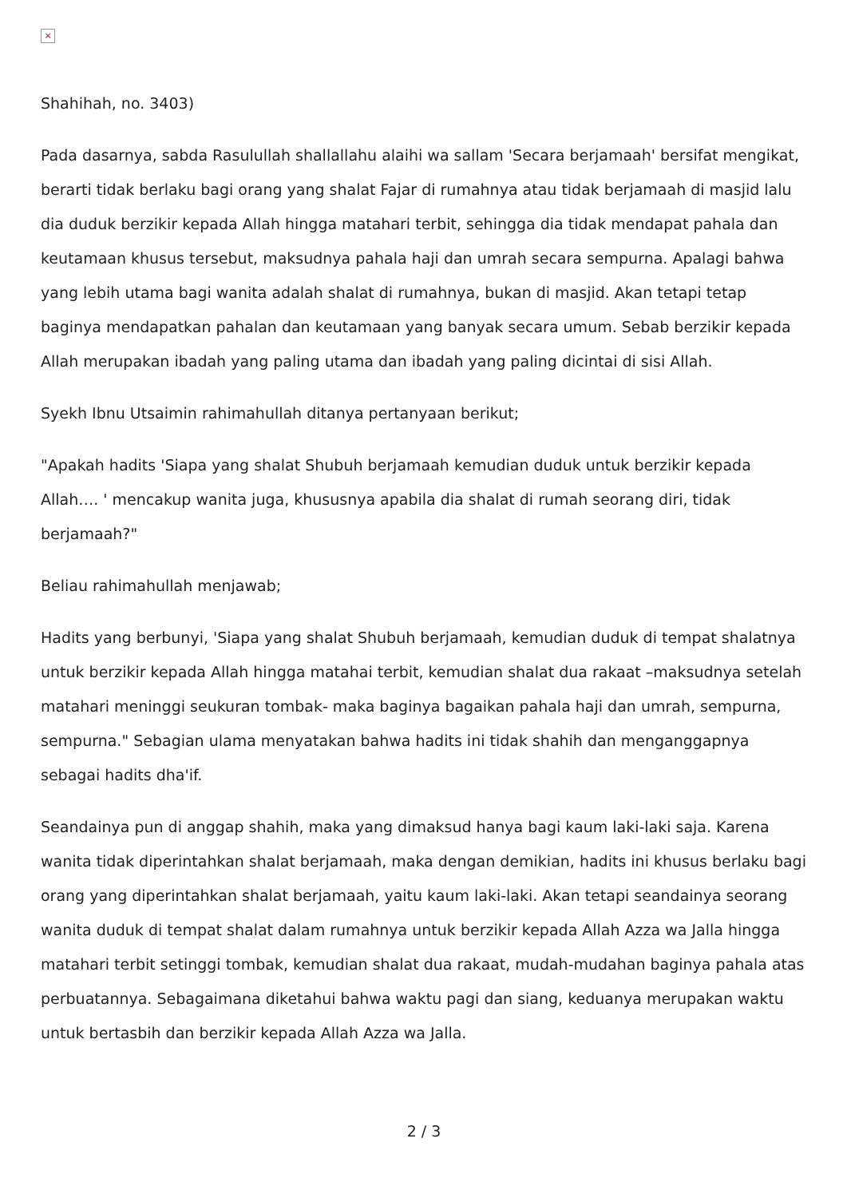×
Shahihah, no. 3403)
Pada dasarnya, sabda Rasulullah shallallahu alaihi wa sallam 'Secara berjamaah' bersifat mengikat, berarti tidak berlaku bagi orang yang shalat Fajar di rumahnya atau tidak berjamaah di masjid lalu dia duduk berzikir kepada Allah hingga matahari terbit, sehingga dia tidak mendapat pahala dan keutamaan khusus tersebut, maksudnya pahala haji dan umrah secara sempurna. Apalagi bahwa yang lebih utama bagi wanita adalah shalat di rumahnya, bukan di masjid. Akan tetapi tetap baginya mendapatkan pahalan dan keutamaan yang banyak secara umum. Sebab berzikir kepada Allah merupakan ibadah yang paling utama dan ibadah yang paling dicintai di sisi Allah.
Syekh Ibnu Utsaimin rahimahullah ditanya pertanyaan berikut;
"Apakah hadits 'Siapa yang shalat Shubuh berjamaah kemudian duduk untuk berzikir kepada Allah…. ' mencakup wanita juga, khususnya apabila dia shalat di rumah seorang diri, tidak berjamaah?"
Beliau rahimahullah menjawab;
Hadits yang berbunyi, 'Siapa yang shalat Shubuh berjamaah, kemudian duduk di tempat shalatnya untuk berzikir kepada Allah hingga matahai terbit, kemudian shalat dua rakaat –maksudnya setelah matahari meninggi seukuran tombak- maka baginya bagaikan pahala haji dan umrah, sempurna, sempurna." Sebagian ulama menyatakan bahwa hadits ini tidak shahih dan menganggapnya sebagai hadits dha'if.
Seandainya pun di anggap shahih, maka yang dimaksud hanya bagi kaum laki-laki saja. Karena wanita tidak diperintahkan shalat berjamaah, maka dengan demikian, hadits ini khusus berlaku bagi orang yang diperintahkan shalat berjamaah, yaitu kaum laki-laki. Akan tetapi seandainya seorang wanita duduk di tempat shalat dalam rumahnya untuk berzikir kepada Allah Azza wa Jalla hingga matahari terbit setinggi tombak, kemudian shalat dua rakaat, mudah-mudahan baginya pahala atas perbuatannya. Sebagaimana diketahui bahwa waktu pagi dan siang, keduanya merupakan waktu untuk bertasbih dan berzikir kepada Allah Azza wa Jalla.
2 / 3